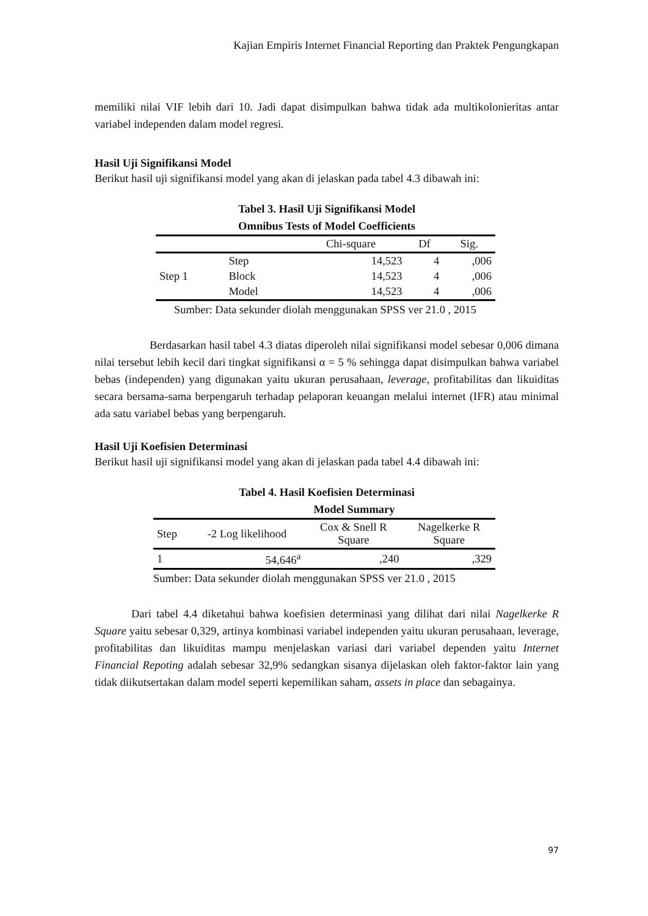Kajian Empiris Internet Financial Reporting dan Praktek Pengungkapan
memiliki nilai VIF lebih dari 10. Jadi dapat disimpulkan bahwa tidak ada multikolonieritas antar variabel independen dalam model regresi.
Hasil Uji Signifikansi Model
Berikut hasil uji signifikansi model yang akan di jelaskan pada tabel 4.3 dibawah ini:
Tabel 3. Hasil Uji Signifikansi Model
Omnibus Tests of Model Coefficients
| | | Chi-square | Df | Sig. |
| --- | --- | --- | --- | --- |
| Step 1 | Step | 14,523 | 4 | ,006 |
| | Block | 14,523 | 4 | ,006 |
| | Model | 14,523 | 4 | ,006 |
Sumber: Data sekunder diolah menggunakan SPSS ver 21.0 , 2015
Berdasarkan hasil tabel 4.3 diatas diperoleh nilai signifikansi model sebesar 0,006 dimana nilai tersebut lebih kecil dari tingkat signifikansi α = 5 % sehingga dapat disimpulkan bahwa variabel bebas (independen) yang digunakan yaitu ukuran perusahaan, leverage, profitabilitas dan likuiditas secara bersama-sama berpengaruh terhadap pelaporan keuangan melalui internet (IFR) atau minimal ada satu variabel bebas yang berpengaruh.
Hasil Uji Koefisien Determinasi
Berikut hasil uji signifikansi model yang akan di jelaskan pada tabel 4.4 dibawah ini:
Tabel 4. Hasil Koefisien Determinasi
Model Summary
| Step | -2 Log likelihood | Cox & Snell R Square | Nagelkerke R Square |
| --- | --- | --- | --- |
| 1 | 54,646<sup>a</sup> | ,240 | ,329 |
Sumber: Data sekunder diolah menggunakan SPSS ver 21.0 , 2015
Dari tabel 4.4 diketahui bahwa koefisien determinasi yang dilihat dari nilai Nagelkerke R Square yaitu sebesar 0,329, artinya kombinasi variabel independen yaitu ukuran perusahaan, leverage, profitabilitas dan likuiditas mampu menjelaskan variasi dari variabel dependen yaitu Internet Financial Repoting adalah sebesar 32,9% sedangkan sisanya dijelaskan oleh faktor-faktor lain yang tidak diikutsertakan dalam model seperti kepemilikan saham, assets in place dan sebagainya.
97